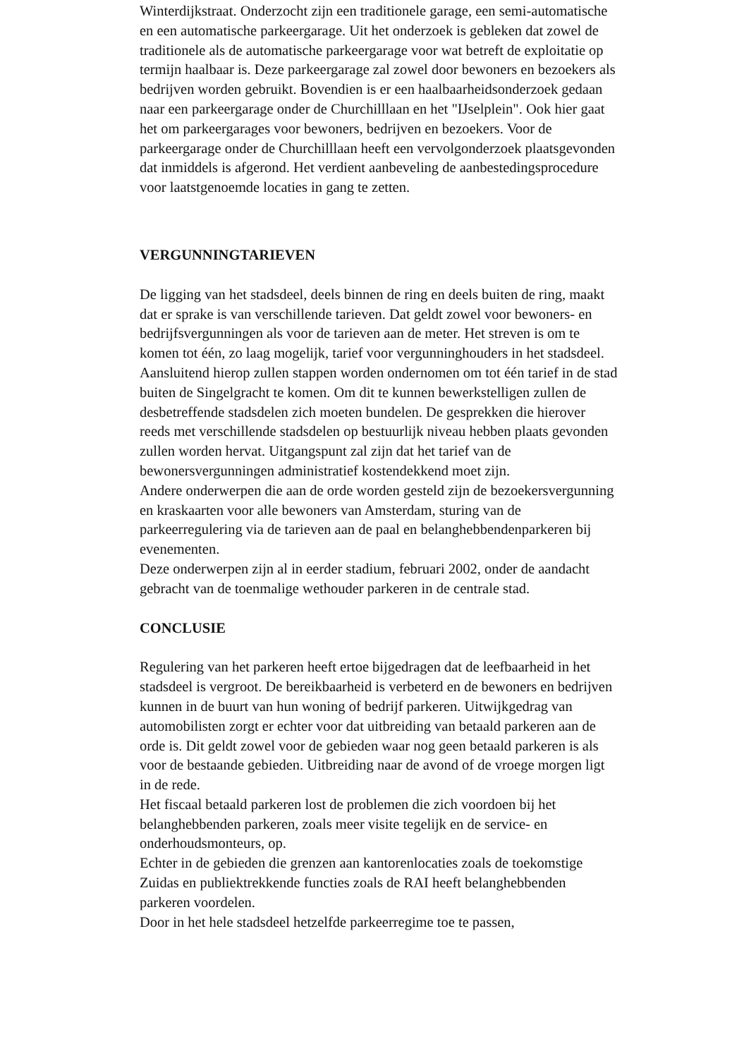Winterdijkstraat. Onderzocht zijn een traditionele garage, een semi-automatische en een automatische parkeergarage. Uit het onderzoek is gebleken dat zowel de traditionele als de automatische parkeergarage voor wat betreft de exploitatie op termijn haalbaar is. Deze parkeergarage zal zowel door bewoners en bezoekers als bedrijven worden gebruikt. Bovendien is er een haalbaarheidsonderzoek gedaan naar een parkeergarage onder de Churchilllaan en het "IJselplein". Ook hier gaat het om parkeergarages voor bewoners, bedrijven en bezoekers. Voor de parkeergarage onder de Churchilllaan heeft een vervolgonderzoek plaatsgevonden dat inmiddels is afgerond. Het verdient aanbeveling de aanbestedingsprocedure voor laatstgenoemde locaties in gang te zetten.
VERGUNNINGTARIEVEN
De ligging van het stadsdeel, deels binnen de ring en deels buiten de ring, maakt dat er sprake is van verschillende tarieven. Dat geldt zowel voor bewoners- en bedrijfsvergunningen als voor de tarieven aan de meter. Het streven is om te komen tot één, zo laag mogelijk, tarief voor vergunninghouders in het stadsdeel. Aansluitend hierop zullen stappen worden ondernomen om tot één tarief in de stad buiten de Singelgracht te komen. Om dit te kunnen bewerkstelligen zullen de desbetreffende stadsdelen zich moeten bundelen. De gesprekken die hierover reeds met verschillende stadsdelen op bestuurlijk niveau hebben plaats gevonden zullen worden hervat. Uitgangspunt zal zijn dat het tarief van de bewonersvergunningen administratief kostendekkend moet zijn.
Andere onderwerpen die aan de orde worden gesteld zijn de bezoekersvergunning en kraskaarten voor alle bewoners van Amsterdam, sturing van de parkeerregulering via de tarieven aan de paal en belanghebbendenparkeren bij evenementen.
Deze onderwerpen zijn al in eerder stadium, februari 2002, onder de aandacht gebracht van de toenmalige wethouder parkeren in de centrale stad.
CONCLUSIE
Regulering van het parkeren heeft ertoe bijgedragen dat de leefbaarheid in het stadsdeel is vergroot. De bereikbaarheid is verbeterd en de bewoners en bedrijven kunnen in de buurt van hun woning of bedrijf parkeren. Uitwijkgedrag van automobilisten zorgt er echter voor dat uitbreiding van betaald parkeren aan de orde is. Dit geldt zowel voor de gebieden waar nog geen betaald parkeren is als voor de bestaande gebieden. Uitbreiding naar de avond of de vroege morgen ligt in de rede.
Het fiscaal betaald parkeren lost de problemen die zich voordoen bij het belanghebbenden parkeren, zoals meer visite tegelijk en de service- en onderhoudsmonteurs, op.
Echter in de gebieden die grenzen aan kantorenlocaties zoals de toekomstige Zuidas en publiektrekkende functies zoals de RAI heeft belanghebbenden parkeren voordelen.
Door in het hele stadsdeel hetzelfde parkeerregime toe te passen,